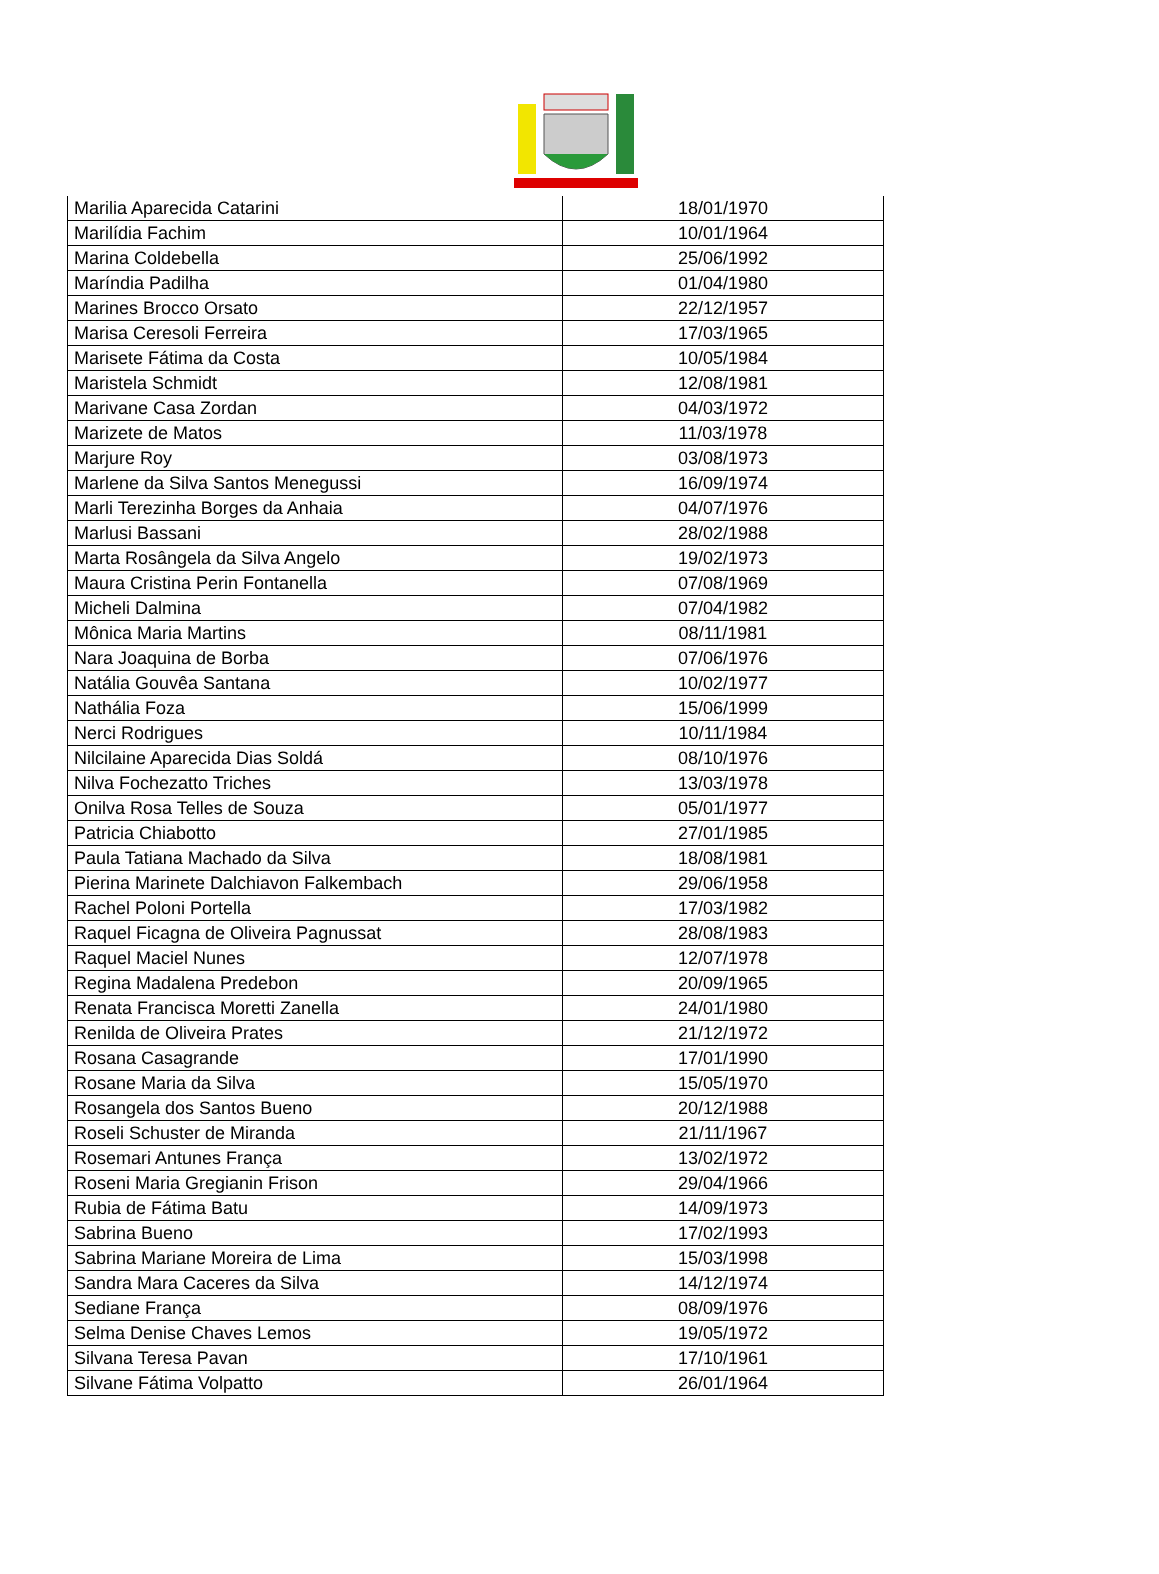| Marilia Aparecida Catarini | 18/01/1970 |
| Marilídia Fachim | 10/01/1964 |
| Marina Coldebella | 25/06/1992 |
| Maríndia Padilha | 01/04/1980 |
| Marines Brocco Orsato | 22/12/1957 |
| Marisa Ceresoli Ferreira | 17/03/1965 |
| Marisete Fátima da Costa | 10/05/1984 |
| Maristela Schmidt | 12/08/1981 |
| Marivane Casa Zordan | 04/03/1972 |
| Marizete de Matos | 11/03/1978 |
| Marjure Roy | 03/08/1973 |
| Marlene da Silva Santos Menegussi | 16/09/1974 |
| Marli Terezinha Borges da Anhaia | 04/07/1976 |
| Marlusi Bassani | 28/02/1988 |
| Marta Rosângela da Silva Angelo | 19/02/1973 |
| Maura Cristina Perin Fontanella | 07/08/1969 |
| Micheli Dalmina | 07/04/1982 |
| Mônica Maria Martins | 08/11/1981 |
| Nara Joaquina de Borba | 07/06/1976 |
| Natália Gouvêa Santana | 10/02/1977 |
| Nathália Foza | 15/06/1999 |
| Nerci Rodrigues | 10/11/1984 |
| Nilcilaine Aparecida Dias Soldá | 08/10/1976 |
| Nilva Fochezatto Triches | 13/03/1978 |
| Onilva Rosa Telles de Souza | 05/01/1977 |
| Patricia Chiabotto | 27/01/1985 |
| Paula Tatiana Machado da Silva | 18/08/1981 |
| Pierina Marinete Dalchiavon Falkembach | 29/06/1958 |
| Rachel Poloni Portella | 17/03/1982 |
| Raquel Ficagna de Oliveira Pagnussat | 28/08/1983 |
| Raquel Maciel Nunes | 12/07/1978 |
| Regina Madalena Predebon | 20/09/1965 |
| Renata Francisca Moretti Zanella | 24/01/1980 |
| Renilda de Oliveira Prates | 21/12/1972 |
| Rosana Casagrande | 17/01/1990 |
| Rosane Maria da Silva | 15/05/1970 |
| Rosangela dos Santos Bueno | 20/12/1988 |
| Roseli Schuster de Miranda | 21/11/1967 |
| Rosemari Antunes França | 13/02/1972 |
| Roseni Maria Gregianin Frison | 29/04/1966 |
| Rubia de Fátima Batu | 14/09/1973 |
| Sabrina Bueno | 17/02/1993 |
| Sabrina Mariane Moreira de Lima | 15/03/1998 |
| Sandra Mara Caceres da Silva | 14/12/1974 |
| Sediane França | 08/09/1976 |
| Selma Denise Chaves Lemos | 19/05/1972 |
| Silvana Teresa Pavan | 17/10/1961 |
| Silvane Fátima Volpatto | 26/01/1964 |